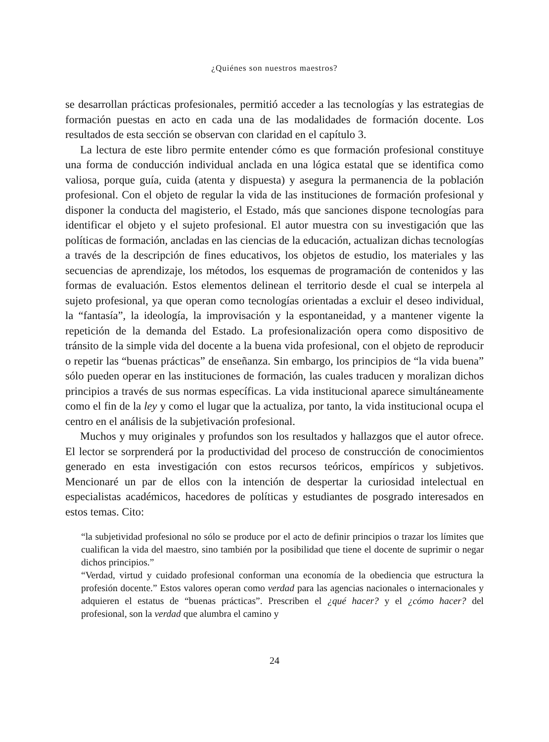¿Quiénes son nuestros maestros?
se desarrollan prácticas profesionales, permitió acceder a las tecnologías y las estrategias de formación puestas en acto en cada una de las modalidades de formación docente. Los resultados de esta sección se observan con claridad en el capítulo 3.
La lectura de este libro permite entender cómo es que formación profesional constituye una forma de conducción individual anclada en una lógica estatal que se identifica como valiosa, porque guía, cuida (atenta y dispuesta) y asegura la permanencia de la población profesional. Con el objeto de regular la vida de las instituciones de formación profesional y disponer la conducta del magisterio, el Estado, más que sanciones dispone tecnologías para identificar el objeto y el sujeto profesional. El autor muestra con su investigación que las políticas de formación, ancladas en las ciencias de la educación, actualizan dichas tecnologías a través de la descripción de fines educativos, los objetos de estudio, los materiales y las secuencias de aprendizaje, los métodos, los esquemas de programación de contenidos y las formas de evaluación. Estos elementos delinean el territorio desde el cual se interpela al sujeto profesional, ya que operan como tecnologías orientadas a excluir el deseo individual, la “fantasía”, la ideología, la improvisación y la espontaneidad, y a mantener vigente la repetición de la demanda del Estado. La profesionalización opera como dispositivo de tránsito de la simple vida del docente a la buena vida profesional, con el objeto de reproducir o repetir las “buenas prácticas” de enseñanza. Sin embargo, los principios de “la vida buena” sólo pueden operar en las instituciones de formación, las cuales traducen y moralizan dichos principios a través de sus normas específicas. La vida institucional aparece simultáneamente como el fin de la ley y como el lugar que la actualiza, por tanto, la vida institucional ocupa el centro en el análisis de la subjetivación profesional.
Muchos y muy originales y profundos son los resultados y hallazgos que el autor ofrece. El lector se sorprenderá por la productividad del proceso de construcción de conocimientos generado en esta investigación con estos recursos teóricos, empíricos y subjetivos. Mencionaré un par de ellos con la intención de despertar la curiosidad intelectual en especialistas académicos, hacedores de políticas y estudiantes de posgrado interesados en estos temas. Cito:
“la subjetividad profesional no sólo se produce por el acto de definir principios o trazar los límites que cualifican la vida del maestro, sino también por la posibilidad que tiene el docente de suprimir o negar dichos principios.”
“Verdad, virtud y cuidado profesional conforman una economía de la obediencia que estructura la profesión docente.” Estos valores operan como verdad para las agencias nacionales o internacionales y adquieren el estatus de “buenas prácticas”. Prescriben el ¿qué hacer? y el ¿cómo hacer? del profesional, son la verdad que alumbra el camino y
24